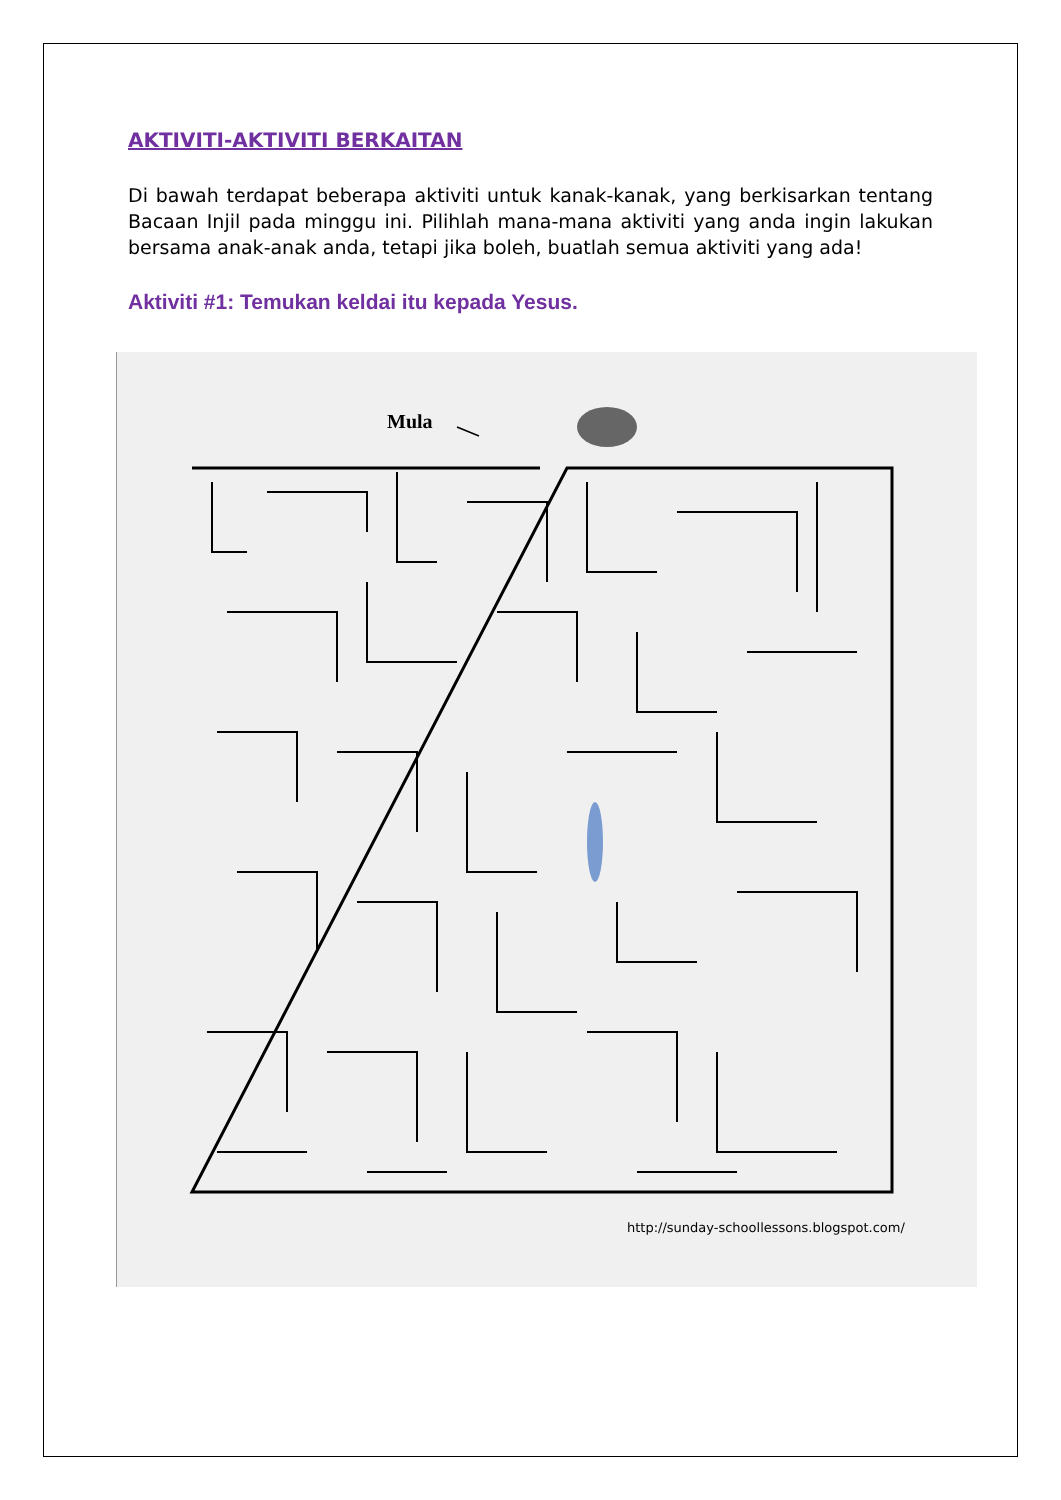AKTIVITI-AKTIVITI BERKAITAN
Di bawah terdapat beberapa aktiviti untuk kanak-kanak, yang berkisarkan tentang Bacaan Injil pada minggu ini. Pilihlah mana-mana aktiviti yang anda ingin lakukan bersama anak-anak anda, tetapi jika boleh, buatlah semua aktiviti yang ada!
Aktiviti #1: Temukan keldai itu kepada Yesus.
Mula
http://sunday-schoollessons.blogspot.com/